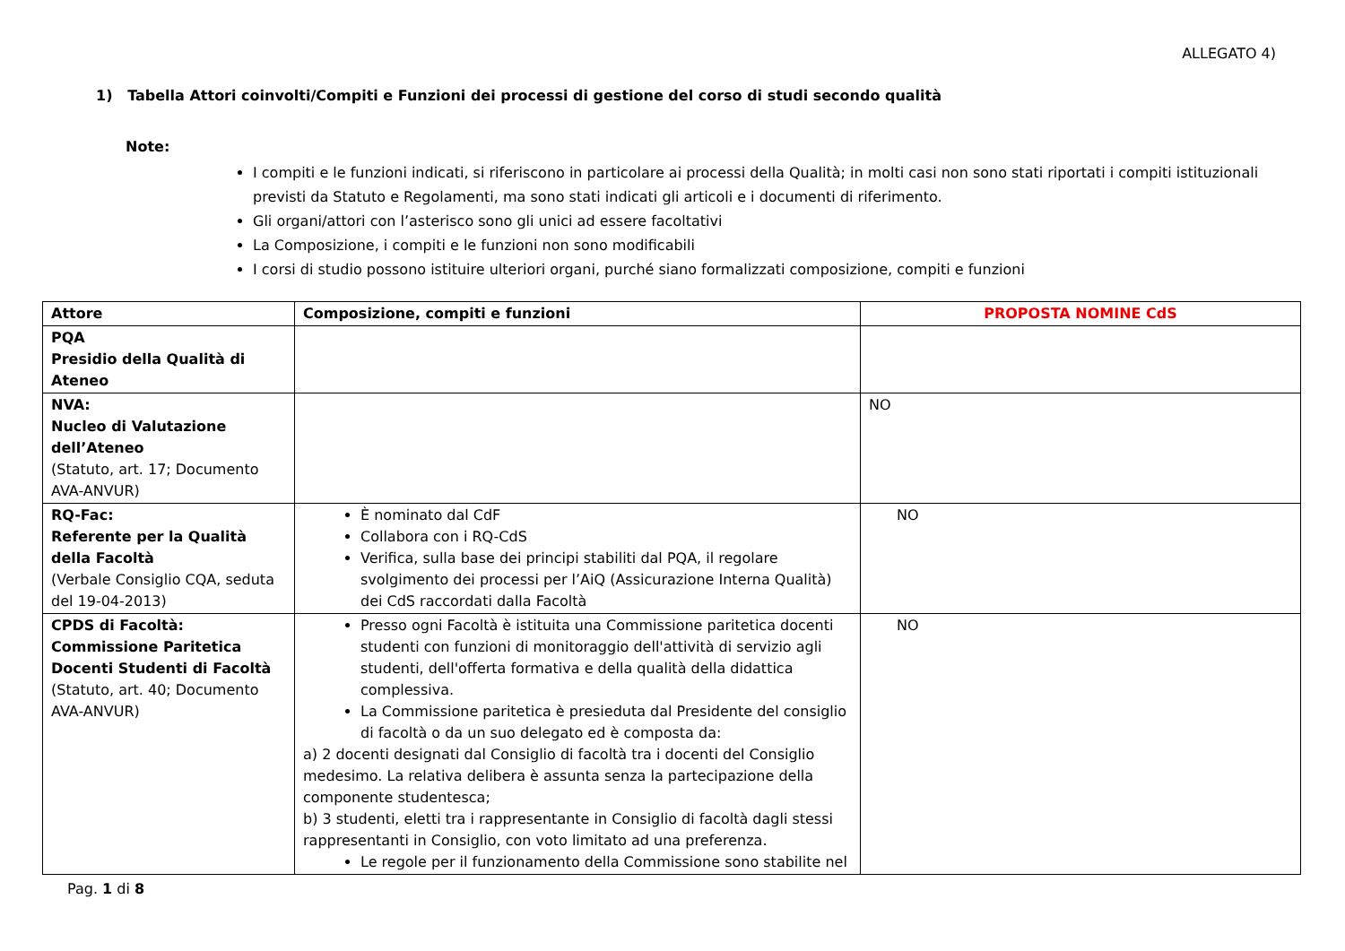ALLEGATO 4)
1) Tabella Attori coinvolti/Compiti e Funzioni dei processi di gestione del corso di studi secondo qualità
Note:
I compiti e le funzioni indicati, si riferiscono in particolare ai processi della Qualità; in molti casi non sono stati riportati i compiti istituzionali previsti da Statuto e Regolamenti, ma sono stati indicati gli articoli e i documenti di riferimento.
Gli organi/attori con l’asterisco sono gli unici ad essere facoltativi
La Composizione, i compiti e le funzioni non sono modificabili
I corsi di studio possono istituire ulteriori organi, purché siano formalizzati composizione, compiti e funzioni
| Attore | Composizione, compiti e funzioni | PROPOSTA NOMINE CdS |
| --- | --- | --- |
| PQA Presidio della Qualità di Ateneo | | |
| NVA: Nucleo di Valutazione dell’Ateneo (Statuto, art. 17; Documento AVA-ANVUR) | | NO |
| RQ-Fac: Referente per la Qualità della Facoltà (Verbale Consiglio CQA, seduta del 19-04-2013) | È nominato dal CdF Collabora con i RQ-CdS Verifica, sulla base dei principi stabiliti dal PQA, il regolare svolgimento dei processi per l’AiQ (Assicurazione Interna Qualità) dei CdS raccordati dalla Facoltà | NO |
| CPDS di Facoltà: Commissione Paritetica Docenti Studenti di Facoltà (Statuto, art. 40; Documento AVA-ANVUR) | Presso ogni Facoltà è istituita una Commissione paritetica docenti studenti con funzioni di monitoraggio dell'attività di servizio agli studenti, dell'offerta formativa e della qualità della didattica complessiva. La Commissione paritetica è presieduta dal Presidente del consiglio di facoltà o da un suo delegato ed è composta da: a) 2 docenti designati dal Consiglio di facoltà tra i docenti del Consiglio medesimo. La relativa delibera è assunta senza la partecipazione della componente studentesca; b) 3 studenti, eletti tra i rappresentante in Consiglio di facoltà dagli stessi rappresentanti in Consiglio, con voto limitato ad una preferenza. Le regole per il funzionamento della Commissione sono stabilite nel | NO |
Pag. 1 di 8